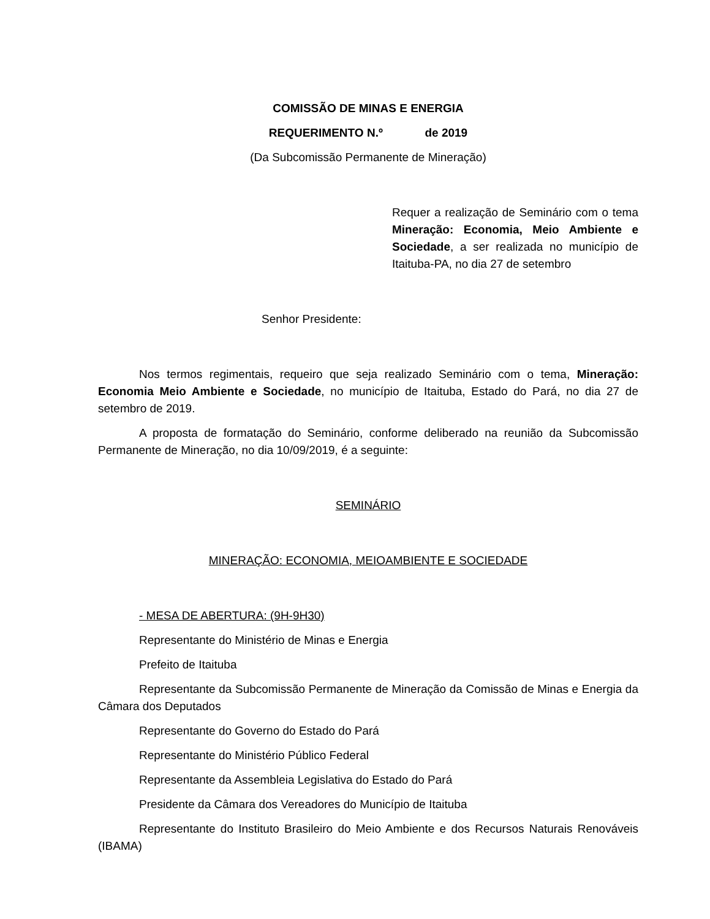COMISSÃO DE MINAS E ENERGIA
REQUERIMENTO N.º de 2019
(Da Subcomissão Permanente de Mineração)
Requer a realização de Seminário com o tema Mineração: Economia, Meio Ambiente e Sociedade, a ser realizada no município de Itaituba-PA, no dia 27 de setembro
Senhor Presidente:
Nos termos regimentais, requeiro que seja realizado Seminário com o tema, Mineração: Economia Meio Ambiente e Sociedade, no município de Itaituba, Estado do Pará, no dia 27 de setembro de 2019.
A proposta de formatação do Seminário, conforme deliberado na reunião da Subcomissão Permanente de Mineração, no dia 10/09/2019, é a seguinte:
SEMINÁRIO
MINERAÇÃO: ECONOMIA, MEIOAMBIENTE E SOCIEDADE
- MESA DE ABERTURA: (9H-9H30)
Representante do Ministério de Minas e Energia
Prefeito de Itaituba
Representante da Subcomissão Permanente de Mineração da Comissão de Minas e Energia da Câmara dos Deputados
Representante do Governo do Estado do Pará
Representante do Ministério Público Federal
Representante da Assembleia Legislativa do Estado do Pará
Presidente da Câmara dos Vereadores do Município de Itaituba
Representante do Instituto Brasileiro do Meio Ambiente e dos Recursos Naturais Renováveis (IBAMA)